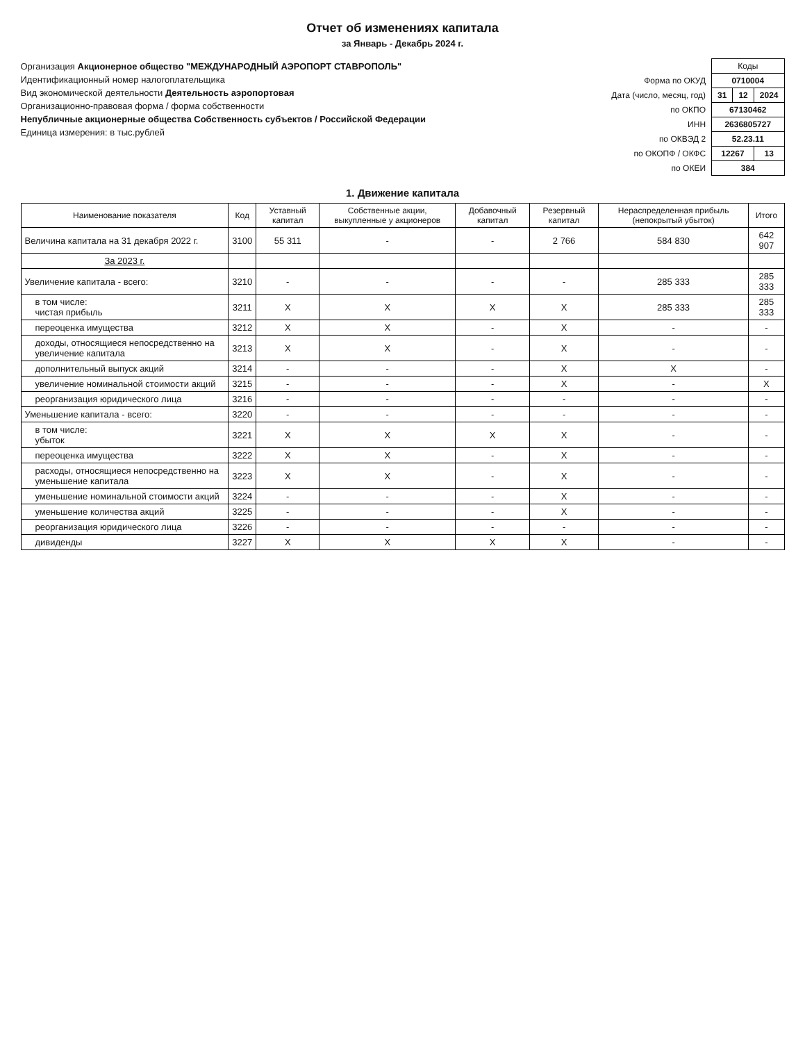Отчет об изменениях капитала
за Январь - Декабрь 2024 г.
Организация Акционерное общество "МЕЖДУНАРОДНЫЙ АЭРОПОРТ СТАВРОПОЛЬ"
Идентификационный номер налогоплательщика
Вид экономической деятельности Деятельность аэропортовая
Организационно-правовая форма / форма собственности
Непубличные акционерные общества Собственность субъектов / Российской Федерации
Единица измерения: в тыс.рублей
| | Коды | | |
| Форма по ОКУД | 0710004 | | |
| Дата (число, месяц, год) | 31 | 12 | 2024 |
| по ОКПО | 67130462 | | |
| ИНН | 2636805727 | | |
| по ОКВЭД 2 | 52.23.11 | | |
| по ОКОПФ / ОКФС | 12267 | | 13 |
| по ОКЕИ | 384 | | |
1. Движение капитала
| Наименование показателя | Код | Уставный капитал | Собственные акции, выкупленные у акционеров | Добавочный капитал | Резервный капитал | Нераспределенная прибыль (непокрытый убыток) | Итого |
| --- | --- | --- | --- | --- | --- | --- | --- |
| Величина капитала на 31 декабря 2022 г. | 3100 | 55 311 | - | - | 2 766 | 584 830 | 642 907 |
| За 2023 г. | | | | | | | |
| Увеличение капитала - всего: | 3210 | - | - | - | - | 285 333 | 285 333 |
| в том числе: чистая прибыль | 3211 | X | X | X | X | 285 333 | 285 333 |
| переоценка имущества | 3212 | X | X | - | X | - | - |
| доходы, относящиеся непосредственно на увеличение капитала | 3213 | X | X | - | X | - | - |
| дополнительный выпуск акций | 3214 | - | - | - | X | X | - |
| увеличение номинальной стоимости акций | 3215 | - | - | - | X | - | X |
| реорганизация юридического лица | 3216 | - | - | - | - | - | - |
| Уменьшение капитала - всего: | 3220 | - | - | - | - | - | - |
| в том числе: убыток | 3221 | X | X | X | X | - | - |
| переоценка имущества | 3222 | X | X | - | X | - | - |
| расходы, относящиеся непосредственно на уменьшение капитала | 3223 | X | X | - | X | - | - |
| уменьшение номинальной стоимости акций | 3224 | - | - | - | X | - | - |
| уменьшение количества акций | 3225 | - | - | - | X | - | - |
| реорганизация юридического лица | 3226 | - | - | - | - | - | - |
| дивиденды | 3227 | X | X | X | X | - | - |